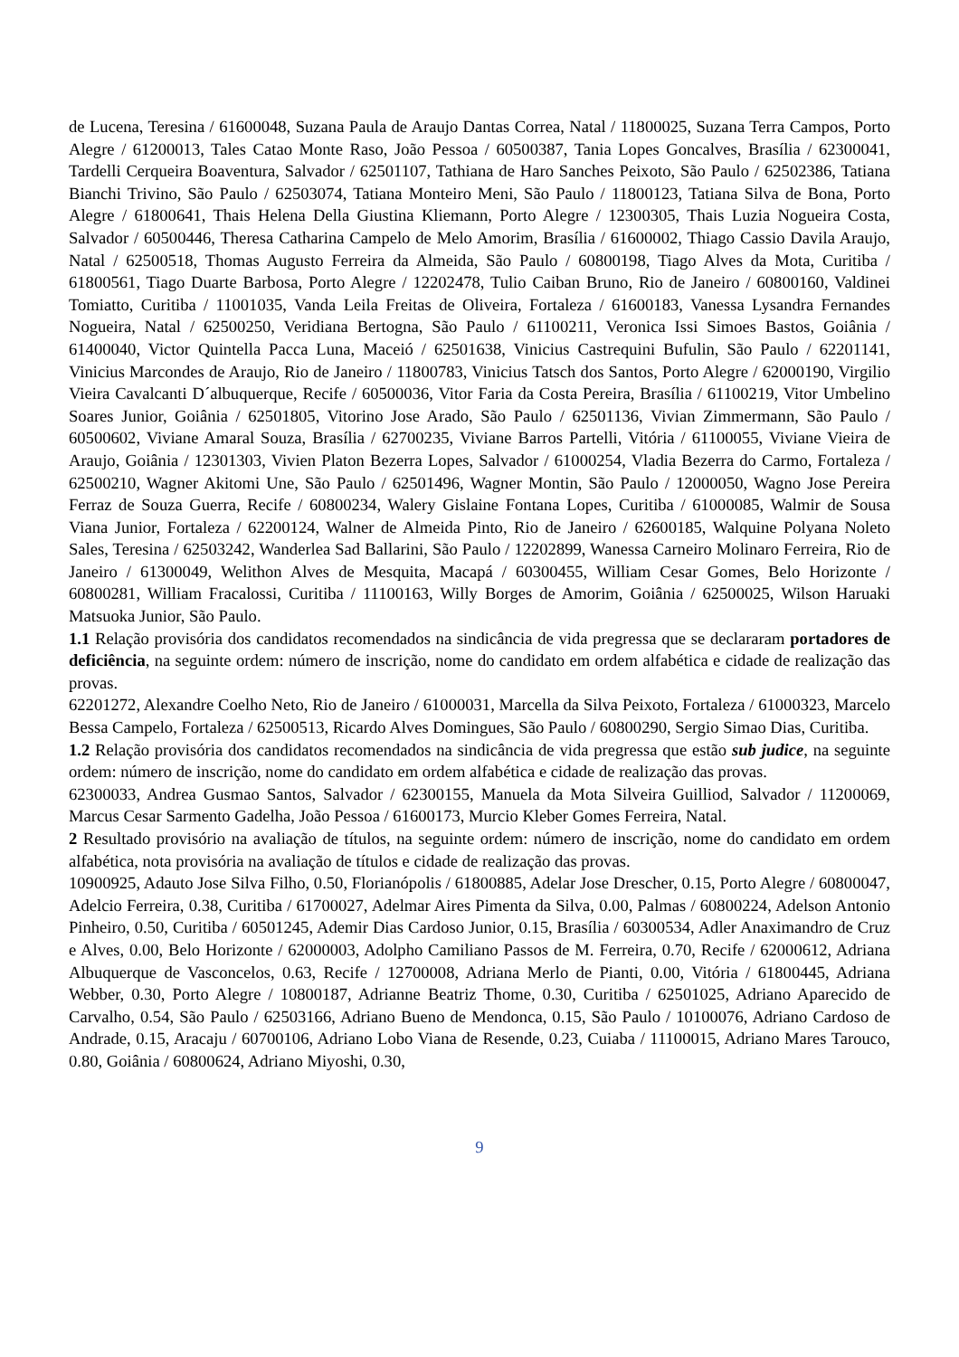de Lucena, Teresina / 61600048, Suzana Paula de Araujo Dantas Correa, Natal / 11800025, Suzana Terra Campos, Porto Alegre / 61200013, Tales Catao Monte Raso, João Pessoa / 60500387, Tania Lopes Goncalves, Brasília / 62300041, Tardelli Cerqueira Boaventura, Salvador / 62501107, Tathiana de Haro Sanches Peixoto, São Paulo / 62502386, Tatiana Bianchi Trivino, São Paulo / 62503074, Tatiana Monteiro Meni, São Paulo / 11800123, Tatiana Silva de Bona, Porto Alegre / 61800641, Thais Helena Della Giustina Kliemann, Porto Alegre / 12300305, Thais Luzia Nogueira Costa, Salvador / 60500446, Theresa Catharina Campelo de Melo Amorim, Brasília / 61600002, Thiago Cassio Davila Araujo, Natal / 62500518, Thomas Augusto Ferreira da Almeida, São Paulo / 60800198, Tiago Alves da Mota, Curitiba / 61800561, Tiago Duarte Barbosa, Porto Alegre / 12202478, Tulio Caiban Bruno, Rio de Janeiro / 60800160, Valdinei Tomiatto, Curitiba / 11001035, Vanda Leila Freitas de Oliveira, Fortaleza / 61600183, Vanessa Lysandra Fernandes Nogueira, Natal / 62500250, Veridiana Bertogna, São Paulo / 61100211, Veronica Issi Simoes Bastos, Goiânia / 61400040, Victor Quintella Pacca Luna, Maceió / 62501638, Vinicius Castrequini Bufulin, São Paulo / 62201141, Vinicius Marcondes de Araujo, Rio de Janeiro / 11800783, Vinicius Tatsch dos Santos, Porto Alegre / 62000190, Virgilio Vieira Cavalcanti D´albuquerque, Recife / 60500036, Vitor Faria da Costa Pereira, Brasília / 61100219, Vitor Umbelino Soares Junior, Goiânia / 62501805, Vitorino Jose Arado, São Paulo / 62501136, Vivian Zimmermann, São Paulo / 60500602, Viviane Amaral Souza, Brasília / 62700235, Viviane Barros Partelli, Vitória / 61100055, Viviane Vieira de Araujo, Goiânia / 12301303, Vivien Platon Bezerra Lopes, Salvador / 61000254, Vladia Bezerra do Carmo, Fortaleza / 62500210, Wagner Akitomi Une, São Paulo / 62501496, Wagner Montin, São Paulo / 12000050, Wagno Jose Pereira Ferraz de Souza Guerra, Recife / 60800234, Walery Gislaine Fontana Lopes, Curitiba / 61000085, Walmir de Sousa Viana Junior, Fortaleza / 62200124, Walner de Almeida Pinto, Rio de Janeiro / 62600185, Walquine Polyana Noleto Sales, Teresina / 62503242, Wanderlea Sad Ballarini, São Paulo / 12202899, Wanessa Carneiro Molinaro Ferreira, Rio de Janeiro / 61300049, Welithon Alves de Mesquita, Macapá / 60300455, William Cesar Gomes, Belo Horizonte / 60800281, William Fracalossi, Curitiba / 11100163, Willy Borges de Amorim, Goiânia / 62500025, Wilson Haruaki Matsuoka Junior, São Paulo.
1.1 Relação provisória dos candidatos recomendados na sindicância de vida pregressa que se declararam portadores de deficiência, na seguinte ordem: número de inscrição, nome do candidato em ordem alfabética e cidade de realização das provas.
62201272, Alexandre Coelho Neto, Rio de Janeiro / 61000031, Marcella da Silva Peixoto, Fortaleza / 61000323, Marcelo Bessa Campelo, Fortaleza / 62500513, Ricardo Alves Domingues, São Paulo / 60800290, Sergio Simao Dias, Curitiba.
1.2 Relação provisória dos candidatos recomendados na sindicância de vida pregressa que estão sub judice, na seguinte ordem: número de inscrição, nome do candidato em ordem alfabética e cidade de realização das provas.
62300033, Andrea Gusmao Santos, Salvador / 62300155, Manuela da Mota Silveira Guilliod, Salvador / 11200069, Marcus Cesar Sarmento Gadelha, João Pessoa / 61600173, Murcio Kleber Gomes Ferreira, Natal.
2 Resultado provisório na avaliação de títulos, na seguinte ordem: número de inscrição, nome do candidato em ordem alfabética, nota provisória na avaliação de títulos e cidade de realização das provas.
10900925, Adauto Jose Silva Filho, 0.50, Florianópolis / 61800885, Adelar Jose Drescher, 0.15, Porto Alegre / 60800047, Adelcio Ferreira, 0.38, Curitiba / 61700027, Adelmar Aires Pimenta da Silva, 0.00, Palmas / 60800224, Adelson Antonio Pinheiro, 0.50, Curitiba / 60501245, Ademir Dias Cardoso Junior, 0.15, Brasília / 60300534, Adler Anaximandro de Cruz e Alves, 0.00, Belo Horizonte / 62000003, Adolpho Camiliano Passos de M. Ferreira, 0.70, Recife / 62000612, Adriana Albuquerque de Vasconcelos, 0.63, Recife / 12700008, Adriana Merlo de Pianti, 0.00, Vitória / 61800445, Adriana Webber, 0.30, Porto Alegre / 10800187, Adrianne Beatriz Thome, 0.30, Curitiba / 62501025, Adriano Aparecido de Carvalho, 0.54, São Paulo / 62503166, Adriano Bueno de Mendonca, 0.15, São Paulo / 10100076, Adriano Cardoso de Andrade, 0.15, Aracaju / 60700106, Adriano Lobo Viana de Resende, 0.23, Cuiaba / 11100015, Adriano Mares Tarouco, 0.80, Goiânia / 60800624, Adriano Miyoshi, 0.30,
9